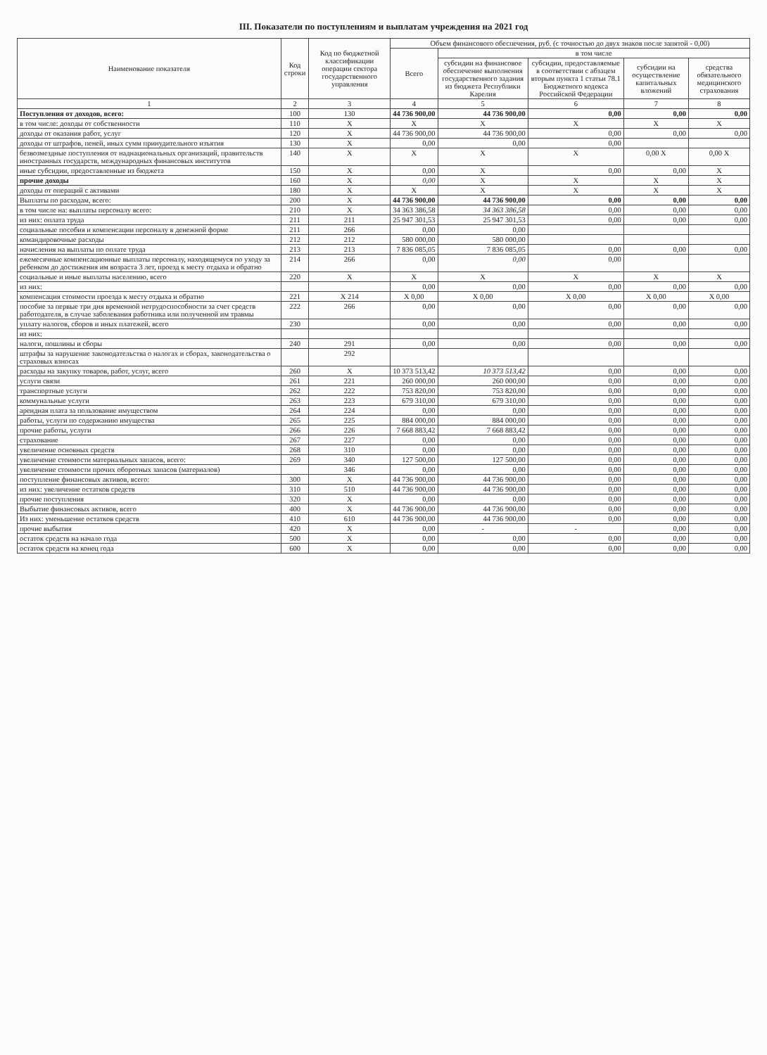III. Показатели по поступлениям и выплатам учреждения на 2021 год
| Наименование показателя | Код строки | Код по бюджетной классификации операции сектора государственного управления | Объем финансового обеспечения, руб. (с точностью до двух знаков после запятой - 0,00) | | | | |
| --- | --- | --- | --- | --- | --- | --- | --- |
| | | | Всего | в том числе | | | |
| | | | | субсидии на финансовое обеспечение выполнения государственного задания из бюджета Республики Карелия | субсидии, предоставляемые в соответствии с абзацем вторым пункта 1 статьи 78.1 Бюджетного кодекса Российской Федерации | субсидии на осуществление капитальных вложений | средства обязательного медицинского страхования |
| 1 | 2 | 3 | 4 | 5 | 6 | 7 | 8 |
| Поступления от доходов, всего: | 100 | 130 | 44 736 900,00 | 44 736 900,00 | 0,00 | 0,00 | 0,00 |
| в том числе: доходы от собственности | 110 | X | X | X | X | X | X |
| доходы от оказания работ, услуг | 120 | X | 44 736 900,00 | 44 736 900,00 | 0,00 | 0,00 | 0,00 |
| доходы от штрафов, пеней, иных сумм принудительного изъятия | 130 | X | 0,00 | 0,00 | 0,00 | | |
| безвозмездные поступления от наднациональных организаций, правительств иностранных государств, международных финансовых институтов | 140 | X | X | X | X | 0,00 X | 0,00 X |
| иные субсидии, предоставленные из бюджета | 150 | X | 0,00 | X | 0,00 | 0,00 | X |
| прочие доходы | 160 | X | 0,00 | X | X | X | X |
| доходы от операций с активами | 180 | X | X | X | X | X | X |
| Выплаты по расходам, всего: | 200 | X | 44 736 900,00 | 44 736 900,00 | 0,00 | 0,00 | 0,00 |
| в том числе на: выплаты персоналу всего: | 210 | X | 34 363 386,58 | 34 363 386,58 | 0,00 | 0,00 | 0,00 |
| из них: оплата труда | 211 | 211 | 25 947 301,53 | 25 947 301,53 | 0,00 | 0,00 | 0,00 |
| социальные пособия и компенсации персоналу в денежной форме | 211 | 266 | 0,00 | 0,00 | | | |
| командировочные расходы | 212 | 212 | 580 000,00 | 580 000,00 | | | |
| начисления на выплаты по оплате труда | 213 | 213 | 7 836 085,05 | 7 836 085,05 | 0,00 | 0,00 | 0,00 |
| ежемесячные компенсационные выплаты персоналу, находящемуся по уходу за ребенком до достижения им возраста 3 лет, проезд к месту отдыха и обратно | 214 | 266 | 0,00 | 0,00 | 0,00 | | |
| социальные и иные выплаты населению, всего | 220 | X | X | X | X | X | X |
| из них: | | | 0,00 | 0,00 | 0,00 | 0,00 | 0,00 |
| компенсация стоимости проезда к месту отдыха и обратно | 221 | X 214 | X 0,00 | X 0,00 | X 0,00 | X 0,00 | X 0,00 |
| пособие за первые три дня временной нетрудоспособности за счет средств работодателя, в случае заболевания работника или полученной им травмы | 222 | 266 | 0,00 | 0,00 | 0,00 | 0,00 | 0,00 |
| уплату налогов, сборов и иных платежей, всего | 230 | | 0,00 | 0,00 | 0,00 | 0,00 | 0,00 |
| из них: | | | | | | | |
| налоги, пошлины и сборы | 240 | 291 | 0,00 | 0,00 | 0,00 | 0,00 | 0,00 |
| штрафы за нарушение законодательства о налогах и сборах, законодательства о страховых взносах | | 292 | | | | | |
| расходы на закупку товаров, работ, услуг, всего | 260 | X | 10 373 513,42 | 10 373 513,42 | 0,00 | 0,00 | 0,00 |
| услуги связи | 261 | 221 | 260 000,00 | 260 000,00 | 0,00 | 0,00 | 0,00 |
| транспортные услуги | 262 | 222 | 753 820,00 | 753 820,00 | 0,00 | 0,00 | 0,00 |
| коммунальные услуги | 263 | 223 | 679 310,00 | 679 310,00 | 0,00 | 0,00 | 0,00 |
| арендная плата за пользование имуществом | 264 | 224 | 0,00 | 0,00 | 0,00 | 0,00 | 0,00 |
| работы, услуги по содержанию имущества | 265 | 225 | 884 000,00 | 884 000,00 | 0,00 | 0,00 | 0,00 |
| прочие работы, услуги | 266 | 226 | 7 668 883,42 | 7 668 883,42 | 0,00 | 0,00 | 0,00 |
| страхование | 267 | 227 | 0,00 | 0,00 | 0,00 | 0,00 | 0,00 |
| увеличение основных средств | 268 | 310 | 0,00 | 0,00 | 0,00 | 0,00 | 0,00 |
| увеличение стоимости материальных запасов, всего: | 269 | 340 | 127 500,00 | 127 500,00 | 0,00 | 0,00 | 0,00 |
| увеличение стоимости прочих оборотных запасов (материалов) | | 346 | 0,00 | 0,00 | 0,00 | 0,00 | 0,00 |
| поступление финансовых активов, всего: | 300 | X | 44 736 900,00 | 44 736 900,00 | 0,00 | 0,00 | 0,00 |
| из них: увеличение остатков средств | 310 | 510 | 44 736 900,00 | 44 736 900,00 | 0,00 | 0,00 | 0,00 |
| прочие поступления | 320 | X | 0,00 | 0,00 | 0,00 | 0,00 | 0,00 |
| Выбытие финансовых активов, всего | 400 | X | 44 736 900,00 | 44 736 900,00 | 0,00 | 0,00 | 0,00 |
| Из них: уменьшение остатков средств | 410 | 610 | 44 736 900,00 | 44 736 900,00 | 0,00 | 0,00 | 0,00 |
| прочие выбытия | 420 | X | 0,00 | - | - | 0,00 | 0,00 |
| остаток средств на начало года | 500 | X | 0,00 | 0,00 | 0,00 | 0,00 | 0,00 |
| остаток средств на конец года | 600 | X | 0,00 | 0,00 | 0,00 | 0,00 | 0,00 |